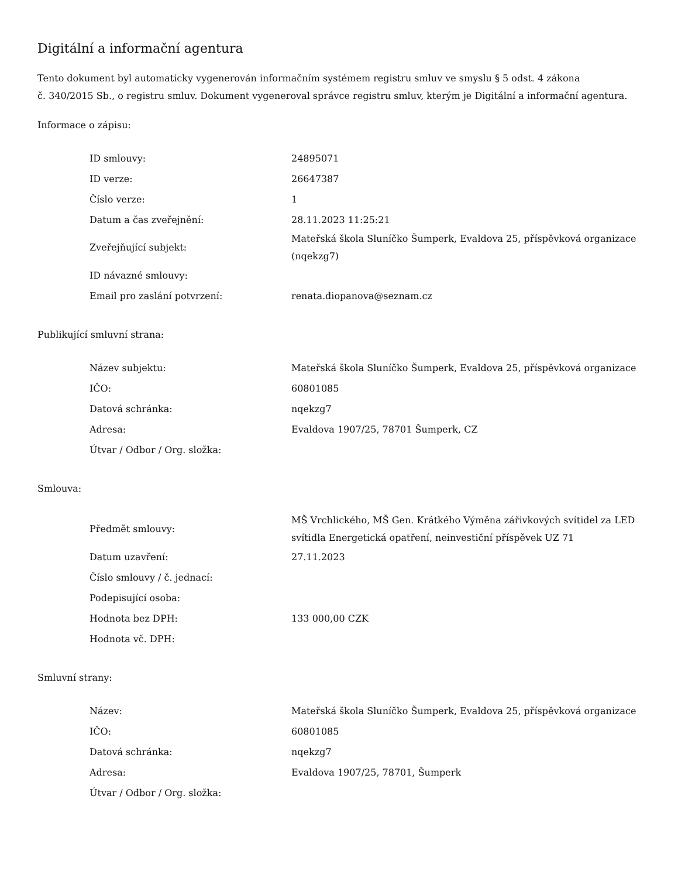Digitální a informační agentura
Tento dokument byl automaticky vygenerován informačním systémem registru smluv ve smyslu § 5 odst. 4 zákona
č. 340/2015 Sb., o registru smluv. Dokument vygeneroval správce registru smluv, kterým je Digitální a informační agentura.
Informace o zápisu:
| ID smlouvy: | 24895071 |
| ID verze: | 26647387 |
| Číslo verze: | 1 |
| Datum a čas zveřejnění: | 28.11.2023 11:25:21 |
| Zveřejňující subjekt: | Mateřská škola Sluníčko Šumperk, Evaldova 25, příspěvková organizace (nqekzg7) |
| ID návazné smlouvy: | |
| Email pro zaslání potvrzení: | renata.diopanova@seznam.cz |
Publikující smluvní strana:
| Název subjektu: | Mateřská škola Sluníčko Šumperk, Evaldova 25, příspěvková organizace |
| IČO: | 60801085 |
| Datová schránka: | nqekzg7 |
| Adresa: | Evaldova 1907/25, 78701 Šumperk, CZ |
| Útvar / Odbor / Org. složka: | |
Smlouva:
| Předmět smlouvy: | MŠ Vrchlického, MŠ Gen. Krátkého Výměna zářivkových svítidel za LED svítidla Energetická opatření, neinvestiční příspěvek UZ 71 |
| Datum uzavření: | 27.11.2023 |
| Číslo smlouvy / č. jednací: | |
| Podepisující osoba: | |
| Hodnota bez DPH: | 133 000,00 CZK |
| Hodnota vč. DPH: | |
Smluvní strany:
| Název: | Mateřská škola Sluníčko Šumperk, Evaldova 25, příspěvková organizace |
| IČO: | 60801085 |
| Datová schránka: | nqekzg7 |
| Adresa: | Evaldova 1907/25, 78701, Šumperk |
| Útvar / Odbor / Org. složka: | |